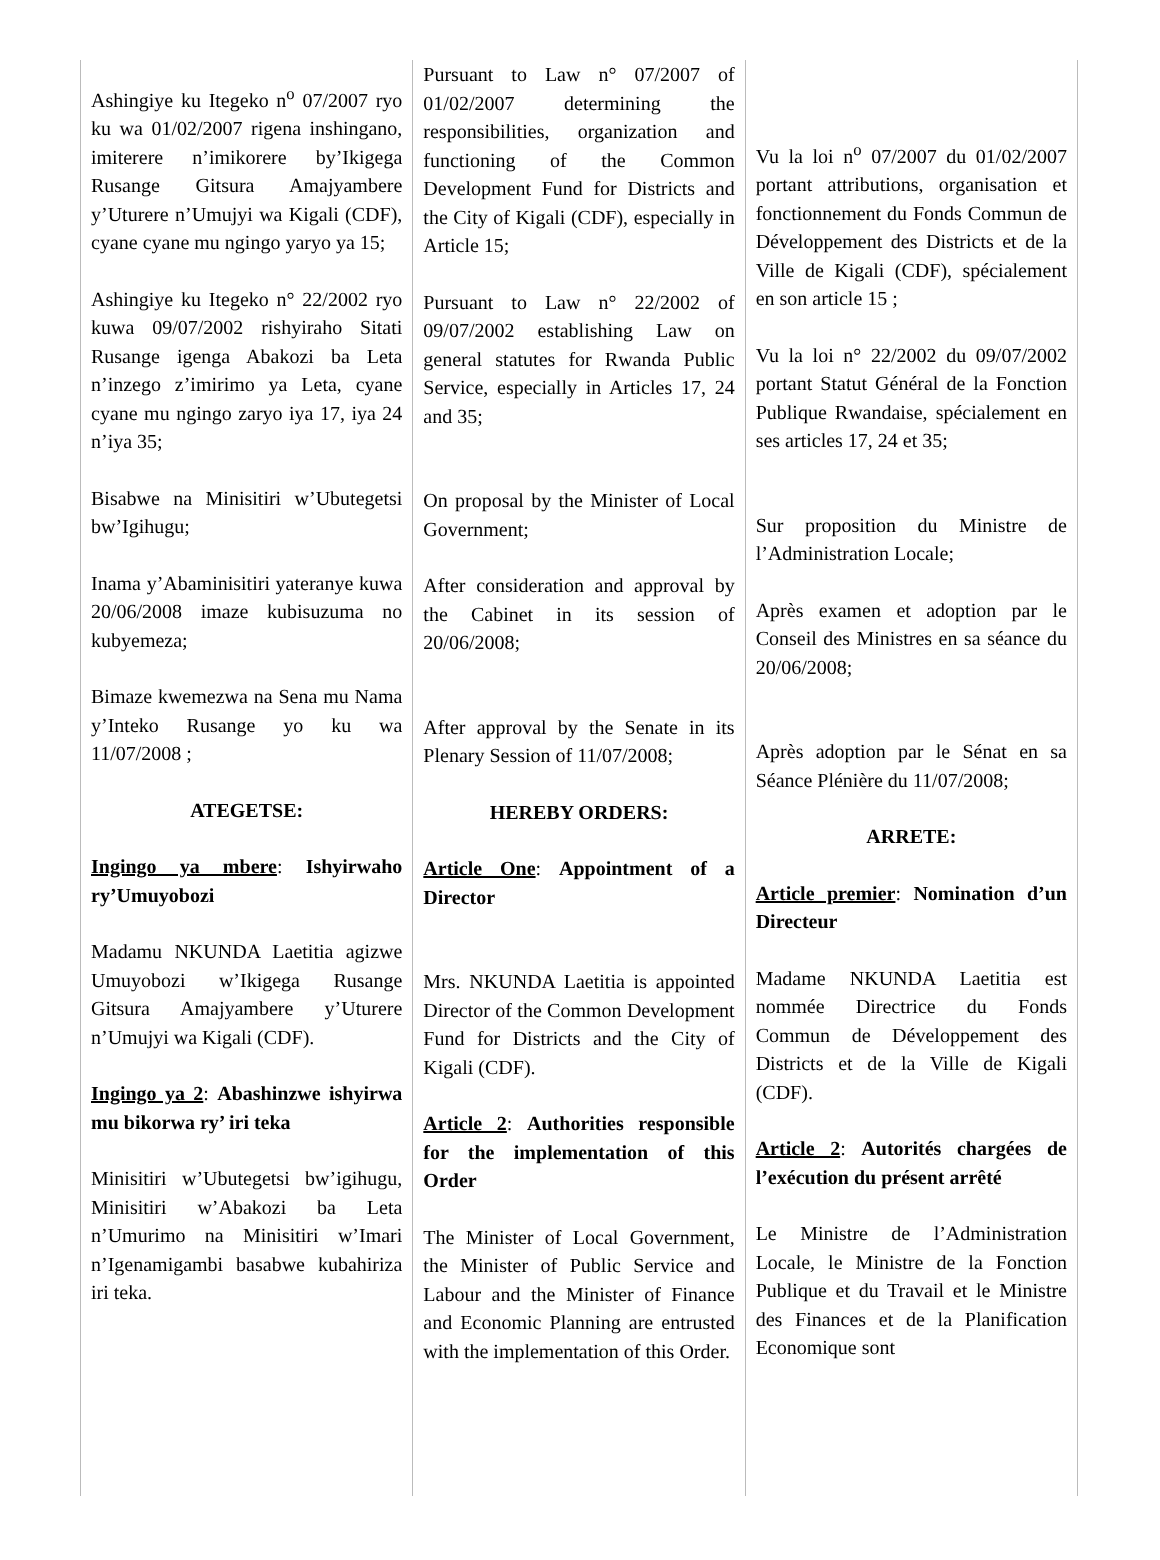Ashingiye ku Itegeko n<sup>o</sup> 07/2007 ryo ku wa 01/02/2007 rigena inshingano, imiterere n’imikorere by’Ikigega Rusange Gitsura Amajyambere y’Uturere n’Umujyi wa Kigali (CDF), cyane cyane mu ngingo yaryo ya 15;
Ashingiye ku Itegeko n° 22/2002 ryo kuwa 09/07/2002 rishyiraho Sitati Rusange igenga Abakozi ba Leta n’inzego z’imirimo ya Leta, cyane cyane mu ngingo zaryo iya 17, iya 24 n’iya 35;
Bisabwe na Minisitiri w’Ubutegetsi bw’Igihugu;
Inama y’Abaminisitiri yateranye kuwa 20/06/2008 imaze kubisuzuma no kubyemeza;
Bimaze kwemezwa na Sena mu Nama y’Inteko Rusange yo ku wa 11/07/2008 ;
ATEGETSE:
Ingingo ya mbere: Ishyirwaho ry’Umuyobozi
Madamu NKUNDA Laetitia agizwe Umuyobozi w’Ikigega Rusange Gitsura Amajyambere y’Uturere n’Umujyi wa Kigali (CDF).
Ingingo ya 2: Abashinzwe ishyirwa mu bikorwa ry’ iri teka
Minisitiri w’Ubutegetsi bw’igihugu, Minisitiri w’Abakozi ba Leta n’Umurimo na Minisitiri w’Imari n’Igenamigambi basabwe kubahiriza iri teka.
Pursuant to Law n° 07/2007 of 01/02/2007 determining the responsibilities, organization and functioning of the Common Development Fund for Districts and the City of Kigali (CDF), especially in Article 15;
Pursuant to Law n° 22/2002 of 09/07/2002 establishing Law on general statutes for Rwanda Public Service, especially in Articles 17, 24 and 35;
On proposal by the Minister of Local Government;
After consideration and approval by the Cabinet in its session of 20/06/2008;
After approval by the Senate in its Plenary Session of 11/07/2008;
HEREBY ORDERS:
Article One: Appointment of a Director
Mrs. NKUNDA Laetitia is appointed Director of the Common Development Fund for Districts and the City of Kigali (CDF).
Article 2: Authorities responsible for the implementation of this Order
The Minister of Local Government, the Minister of Public Service and Labour and the Minister of Finance and Economic Planning are entrusted with the implementation of this Order.
Vu la loi n<sup>o</sup> 07/2007 du 01/02/2007 portant attributions, organisation et fonctionnement du Fonds Commun de Développement des Districts et de la Ville de Kigali (CDF), spécialement en son article 15 ;
Vu la loi n° 22/2002 du 09/07/2002 portant Statut Général de la Fonction Publique Rwandaise, spécialement en ses articles 17, 24 et 35;
Sur proposition du Ministre de l’Administration Locale;
Après examen et adoption par le Conseil des Ministres en sa séance du 20/06/2008;
Après adoption par le Sénat en sa Séance Plénière du 11/07/2008;
ARRETE:
Article premier: Nomination d’un Directeur
Madame NKUNDA Laetitia est nommée Directrice du Fonds Commun de Développement des Districts et de la Ville de Kigali (CDF).
Article 2: Autorités chargées de l’exécution du présent arrêté
Le Ministre de l’Administration Locale, le Ministre de la Fonction Publique et du Travail et le Ministre des Finances et de la Planification Economique sont